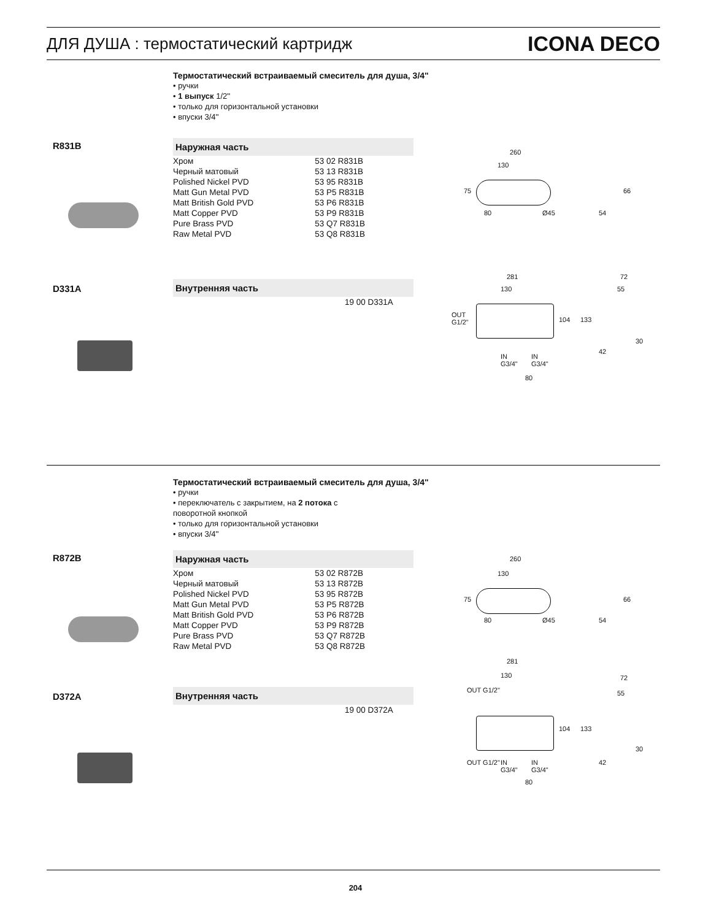ДЛЯ ДУША : термостатический картридж ICONA DECO
Термостатический встраиваемый смеситель для душа, 3/4"
• ручки
• 1 выпуск 1/2''
• только для горизонтальной установки
• впуски 3/4''
R831B
Наружная часть
| Хром | 53 02 R831B |
| Черный матовый | 53 13 R831B |
| Polished Nickel PVD | 53 95 R831B |
| Matt Gun Metal PVD | 53 P5 R831B |
| Matt British Gold PVD | 53 P6 R831B |
| Matt Copper PVD | 53 P9 R831B |
| Pure Brass PVD | 53 Q7 R831B |
| Raw Metal PVD | 53 Q8 R831B |
260
130
75
80 Ø45 54
66
D331A
Внутренняя часть
| | 19 00 D331A |
281
130
OUT
G1/2"
IN
G3/4"
IN
G3/4"
80
104 133
72
55
30
42
Термостатический встраиваемый смеситель для душа, 3/4"
• ручки
• переключатель с закрытием, на 2 потока с
поворотной кнопкой
• только для горизонтальной установки
• впуски 3/4''
R872B
Наружная часть
| Хром | 53 02 R872B |
| Черный матовый | 53 13 R872B |
| Polished Nickel PVD | 53 95 R872B |
| Matt Gun Metal PVD | 53 P5 R872B |
| Matt British Gold PVD | 53 P6 R872B |
| Matt Copper PVD | 53 P9 R872B |
| Pure Brass PVD | 53 Q7 R872B |
| Raw Metal PVD | 53 Q8 R872B |
260
130
75
80 Ø45 54
66
D372A
Внутренняя часть
| | 19 00 D372A |
281
130
OUT G1/2"
OUT G1/2"
IN
G3/4"
IN
G3/4"
80
104 133
72
55
30
42
204